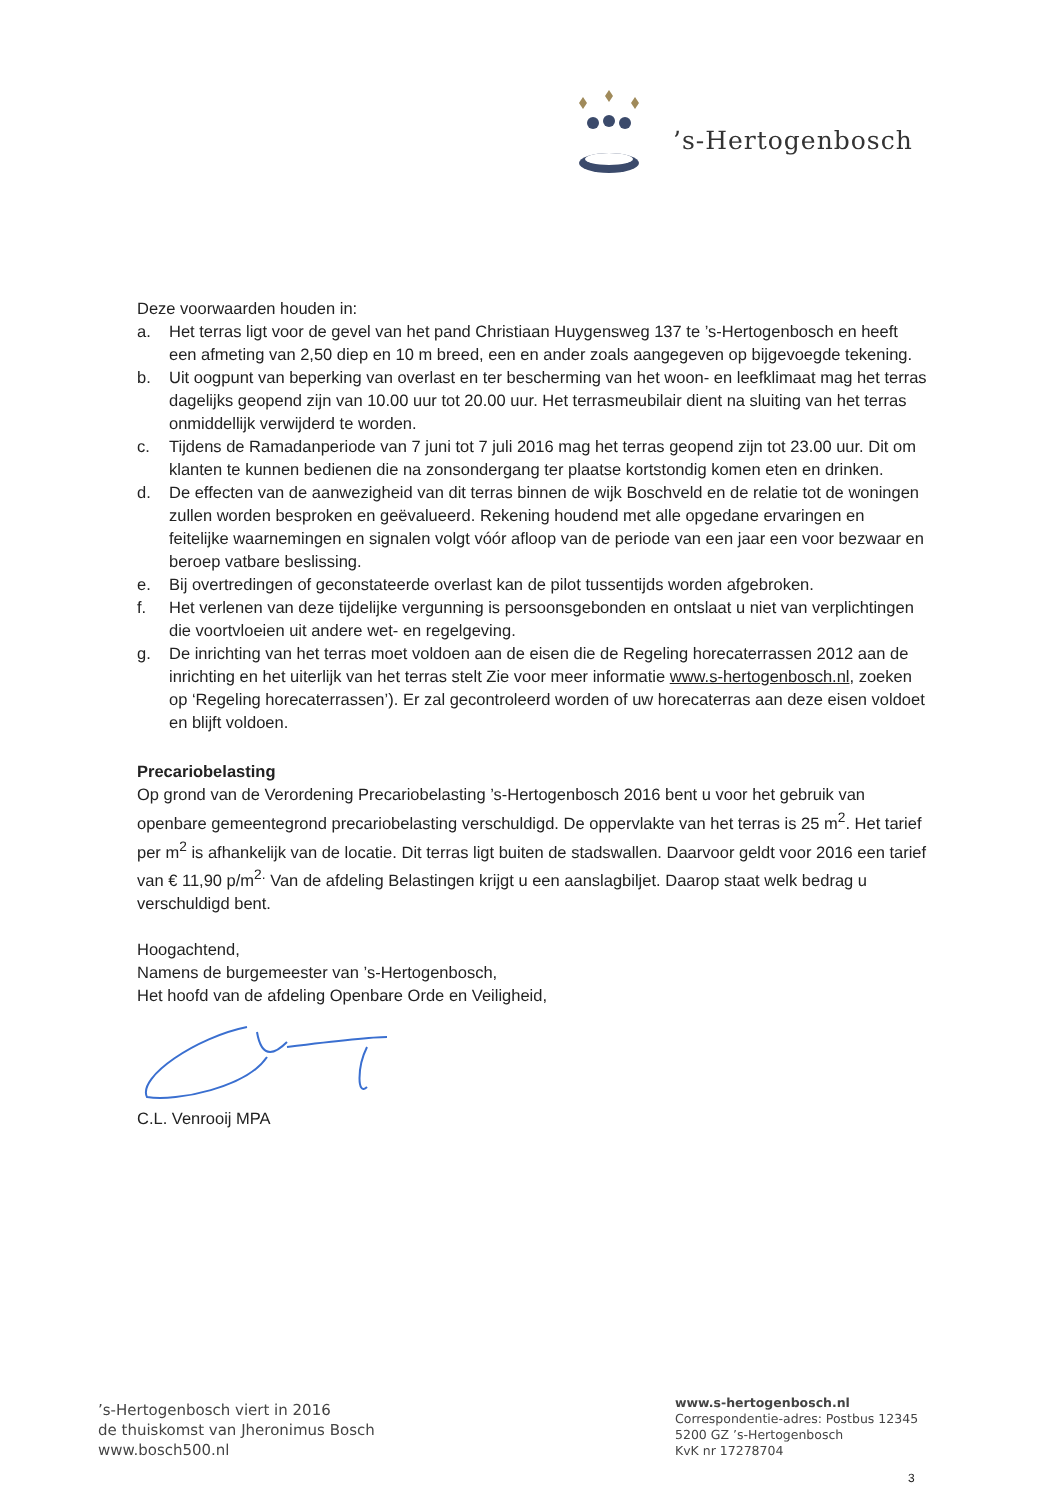’s-Hertogenbosch
Deze voorwaarden houden in:
a. Het terras ligt voor de gevel van het pand Christiaan Huygensweg 137 te ’s-Hertogenbosch en heeft een afmeting van 2,50 diep en 10 m breed, een en ander zoals aangegeven op bijgevoegde tekening.
b. Uit oogpunt van beperking van overlast en ter bescherming van het woon- en leefklimaat mag het terras dagelijks geopend zijn van 10.00 uur tot 20.00 uur. Het terrasmeubilair dient na sluiting van het terras onmiddellijk verwijderd te worden.
c. Tijdens de Ramadanperiode van 7 juni tot 7 juli 2016 mag het terras geopend zijn tot 23.00 uur. Dit om klanten te kunnen bedienen die na zonsondergang ter plaatse kortstondig komen eten en drinken.
d. De effecten van de aanwezigheid van dit terras binnen de wijk Boschveld en de relatie tot de woningen zullen worden besproken en geëvalueerd. Rekening houdend met alle opgedane ervaringen en feitelijke waarnemingen en signalen volgt vóór afloop van de periode van een jaar een voor bezwaar en beroep vatbare beslissing.
e. Bij overtredingen of geconstateerde overlast kan de pilot tussentijds worden afgebroken.
f. Het verlenen van deze tijdelijke vergunning is persoonsgebonden en ontslaat u niet van verplichtingen die voortvloeien uit andere wet- en regelgeving.
g. De inrichting van het terras moet voldoen aan de eisen die de Regeling horecaterrassen 2012 aan de inrichting en het uiterlijk van het terras stelt Zie voor meer informatie www.s-hertogenbosch.nl, zoeken op ‘Regeling horecaterrassen’). Er zal gecontroleerd worden of uw horecaterras aan deze eisen voldoet en blijft voldoen.
Precariobelasting
Op grond van de Verordening Precariobelasting ’s-Hertogenbosch 2016 bent u voor het gebruik van openbare gemeentegrond precariobelasting verschuldigd. De oppervlakte van het terras is 25 m<sup>2</sup>. Het tarief per m<sup>2</sup> is afhankelijk van de locatie. Dit terras ligt buiten de stadswallen. Daarvoor geldt voor 2016 een tarief van € 11,90 p/m<sup>2.</sup> Van de afdeling Belastingen krijgt u een aanslagbiljet. Daarop staat welk bedrag u verschuldigd bent.
Hoogachtend,
Namens de burgemeester van ’s-Hertogenbosch,
Het hoofd van de afdeling Openbare Orde en Veiligheid,
C.L. Venrooij MPA
’s-Hertogenbosch viert in 2016
de thuiskomst van Jheronimus Bosch
www.bosch500.nl
www.s-hertogenbosch.nl
Correspondentie-adres: Postbus 12345
5200 GZ ’s-Hertogenbosch
KvK nr 17278704
3